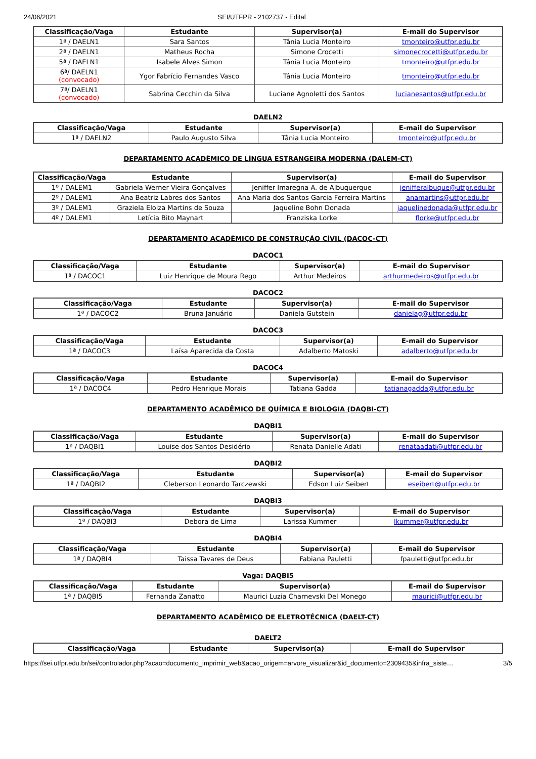24/06/2021 SEI/UTFPR - 2102737 - Edital
| Classificação/Vaga | Estudante | Supervisor(a) | E-mail do Supervisor |
| --- | --- | --- | --- |
| 1ª / DAELN1 | Sara Santos | Tânia Lucia Monteiro | tmonteiro@utfpr.edu.br |
| 2ª / DAELN1 | Matheus Rocha | Simone Crocetti | simonecrocetti@utfpr.edu.br |
| 5ª / DAELN1 | Isabele Alves Simon | Tânia Lucia Monteiro | tmonteiro@utfpr.edu.br |
| 6ª/ DAELN1 (convocado) | Ygor Fabrício Fernandes Vasco | Tânia Lucia Monteiro | tmonteiro@utfpr.edu.br |
| 7ª/ DAELN1 (convocado) | Sabrina Cecchin da Silva | Luciane Agnoletti dos Santos | lucianesantos@utfpr.edu.br |
DAELN2
| Classificação/Vaga | Estudante | Supervisor(a) | E-mail do Supervisor |
| --- | --- | --- | --- |
| 1ª / DAELN2 | Paulo Augusto Silva | Tânia Lucia Monteiro | tmonteiro@utfpr.edu.br |
DEPARTAMENTO ACADÊMICO DE LÍNGUA ESTRANGEIRA MODERNA (DALEM-CT)
| Classificação/Vaga | Estudante | Supervisor(a) | E-mail do Supervisor |
| --- | --- | --- | --- |
| 1º / DALEM1 | Gabriela Werner Vieira Gonçalves | Jeniffer Imaregna A. de Albuquerque | jenifferalbuque@utfpr.edu.br |
| 2º / DALEM1 | Ana Beatriz Labres dos Santos | Ana Maria dos Santos Garcia Ferreira Martins | anamartins@utfpr.edu.br |
| 3º / DALEM1 | Graziela Eloiza Martins de Souza | Jaqueline Bohn Donada | jaquelinedonada@utfpr.edu.br |
| 4º / DALEM1 | Letícia Bito Maynart | Franziska Lorke | florke@utfpr.edu.br |
DEPARTAMENTO ACADÊMICO DE CONSTRUÇÃO CÍVIL (DACOC-CT)
DACOC1
| Classificação/Vaga | Estudante | Supervisor(a) | E-mail do Supervisor |
| --- | --- | --- | --- |
| 1ª / DACOC1 | Luiz Henrique de Moura Rego | Arthur Medeiros | arthurmedeiros@utfpr.edu.br |
DACOC2
| Classificação/Vaga | Estudante | Supervisor(a) | E-mail do Supervisor |
| --- | --- | --- | --- |
| 1ª / DACOC2 | Bruna Januário | Daniela Gutstein | danielag@utfpr.edu.br |
DACOC3
| Classificação/Vaga | Estudante | Supervisor(a) | E-mail do Supervisor |
| --- | --- | --- | --- |
| 1ª / DACOC3 | Laísa Aparecida da Costa | Adalberto Matoski | adalberto@utfpr.edu.br |
DACOC4
| Classificação/Vaga | Estudante | Supervisor(a) | E-mail do Supervisor |
| --- | --- | --- | --- |
| 1ª / DACOC4 | Pedro Henrique Morais | Tatiana Gadda | tatianagadda@utfpr.edu.br |
DEPARTAMENTO ACADÊMICO DE QUÍMICA E BIOLOGIA (DAQBI-CT)
DAQBI1
| Classificação/Vaga | Estudante | Supervisor(a) | E-mail do Supervisor |
| --- | --- | --- | --- |
| 1ª / DAQBI1 | Louise dos Santos Desidério | Renata Danielle Adati | renataadati@utfpr.edu.br |
DAQBI2
| Classificação/Vaga | Estudante | Supervisor(a) | E-mail do Supervisor |
| --- | --- | --- | --- |
| 1ª / DAQBI2 | Cleberson Leonardo Tarczewski | Edson Luiz Seibert | eseibert@utfpr.edu.br |
DAQBI3
| Classificação/Vaga | Estudante | Supervisor(a) | E-mail do Supervisor |
| --- | --- | --- | --- |
| 1ª / DAQBI3 | Debora de Lima | Larissa Kummer | lkummer@utfpr.edu.br |
DAQBI4
| Classificação/Vaga | Estudante | Supervisor(a) | E-mail do Supervisor |
| --- | --- | --- | --- |
| 1ª / DAQBI4 | Taissa Tavares de Deus | Fabiana Pauletti | fpauletti@utfpr.edu.br |
Vaga: DAQBI5
| Classificação/Vaga | Estudante | Supervisor(a) | E-mail do Supervisor |
| --- | --- | --- | --- |
| 1ª / DAQBI5 | Fernanda Zanatto | Maurici Luzia Charnevski Del Monego | maurici@utfpr.edu.br |
DEPARTAMENTO ACADÊMICO DE ELETROTÉCNICA (DAELT-CT)
DAELT2
| Classificação/Vaga | Estudante | Supervisor(a) | E-mail do Supervisor |
| --- | --- | --- | --- |
https://sei.utfpr.edu.br/sei/controlador.php?acao=documento_imprimir_web&acao_origem=arvore_visualizar&id_documento=2309435&infra_siste… 3/5